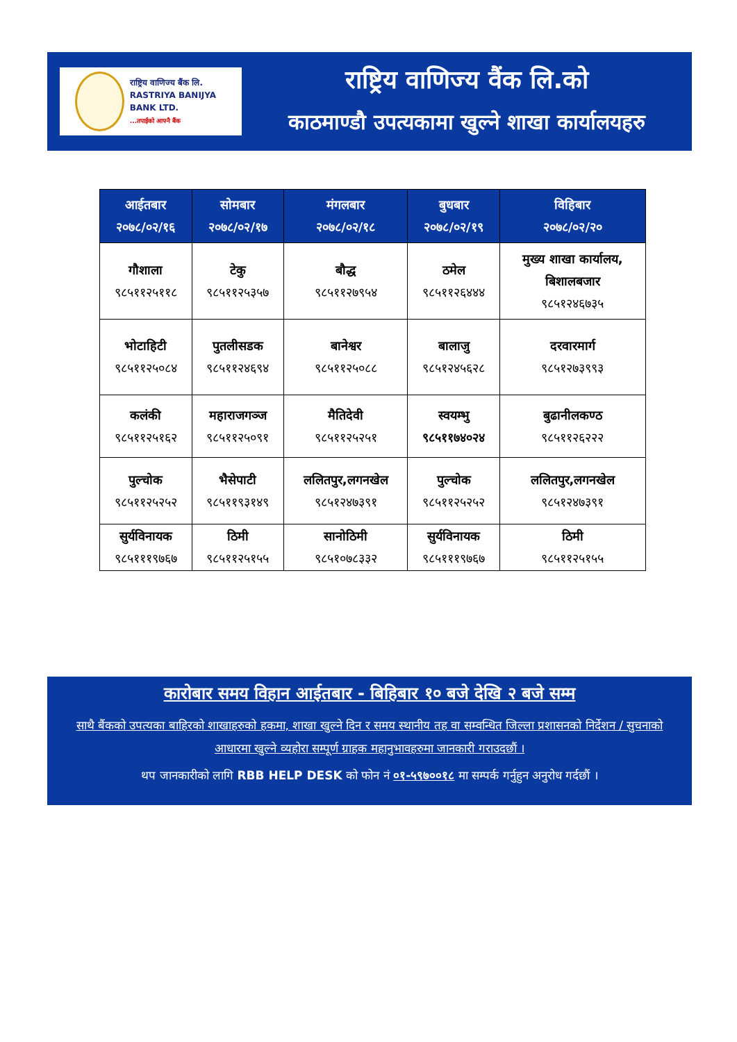राष्ट्रिय वाणिज्य बैंक लि.
RASTRIYA BANIJYA BANK LTD.
...तपाईंको आफ्नै बैंक
राष्ट्रिय वाणिज्य वैंक लि.को
काठमाण्डौ उपत्यकामा खुल्ने शाखा कार्यालयहरु
| आईतबार २०७८/०२/१६ | सोमबार २०७८/०२/१७ | मंगलबार २०७८/०२/१८ | बुधबार २०७८/०२/१९ | विहिबार २०७८/०२/२० |
| --- | --- | --- | --- | --- |
| गौशाला ९८५११२५११८ | टेकु ९८५११२५३५७ | बौद्ध ९८५११२७९५४ | ठमेल ९८५११२६४४४ | मुख्य शाखा कार्यालय, बिशालबजार ९८५१२४६७३५ |
| भोटाहिटी ९८५११२५०८४ | पुतलीसडक ९८५११२४६९४ | बानेश्वर ९८५११२५०८८ | बालाजु ९८५१२४५६२८ | दरवारमार्ग ९८५१२७३९९३ |
| कलंकी ९८५११२५१६२ | महाराजगञ्ज ९८५११२५०९१ | मैतिदेवी ९८५११२५२५१ | स्वयम्भु ९८५११७४०२४ | बुढानीलकण्ठ ९८५११२६२२२ |
| पुल्चोक ९८५११२५२५२ | भैसेपाटी ९८५११९३१४९ | ललितपुर,लगनखेल ९८५१२४७३९१ | पुल्चोक ९८५११२५२५२ | ललितपुर,लगनखेल ९८५१२४७३९१ |
| सुर्यविनायक ९८५१११९७६७ | ठिमी ९८५११२५१५५ | सानोठिमी ९८५१०७८३३२ | सुर्यविनायक ९८५१११९७६७ | ठिमी ९८५११२५१५५ |
कारोबार समय विहान आईतबार - बिहिबार १० बजे देखि २ बजे सम्म
साथै बैंकको उपत्यका बाहिरको शाखाहरुको हकमा, शाखा खुल्ने दिन र समय स्थानीय तह वा सम्वन्धित जिल्ला प्रशासनको निर्देशन / सुचनाको आधारमा खुल्ने व्यहोरा सम्पूर्ण ग्राहक महानुभावहरुमा जानकारी गराउदछौं ।
थप जानकारीको लागि RBB HELP DESK को फोन नं ०१-५९७००१८ मा सम्पर्क गर्नुहुन अनुरोध गर्दछौं ।